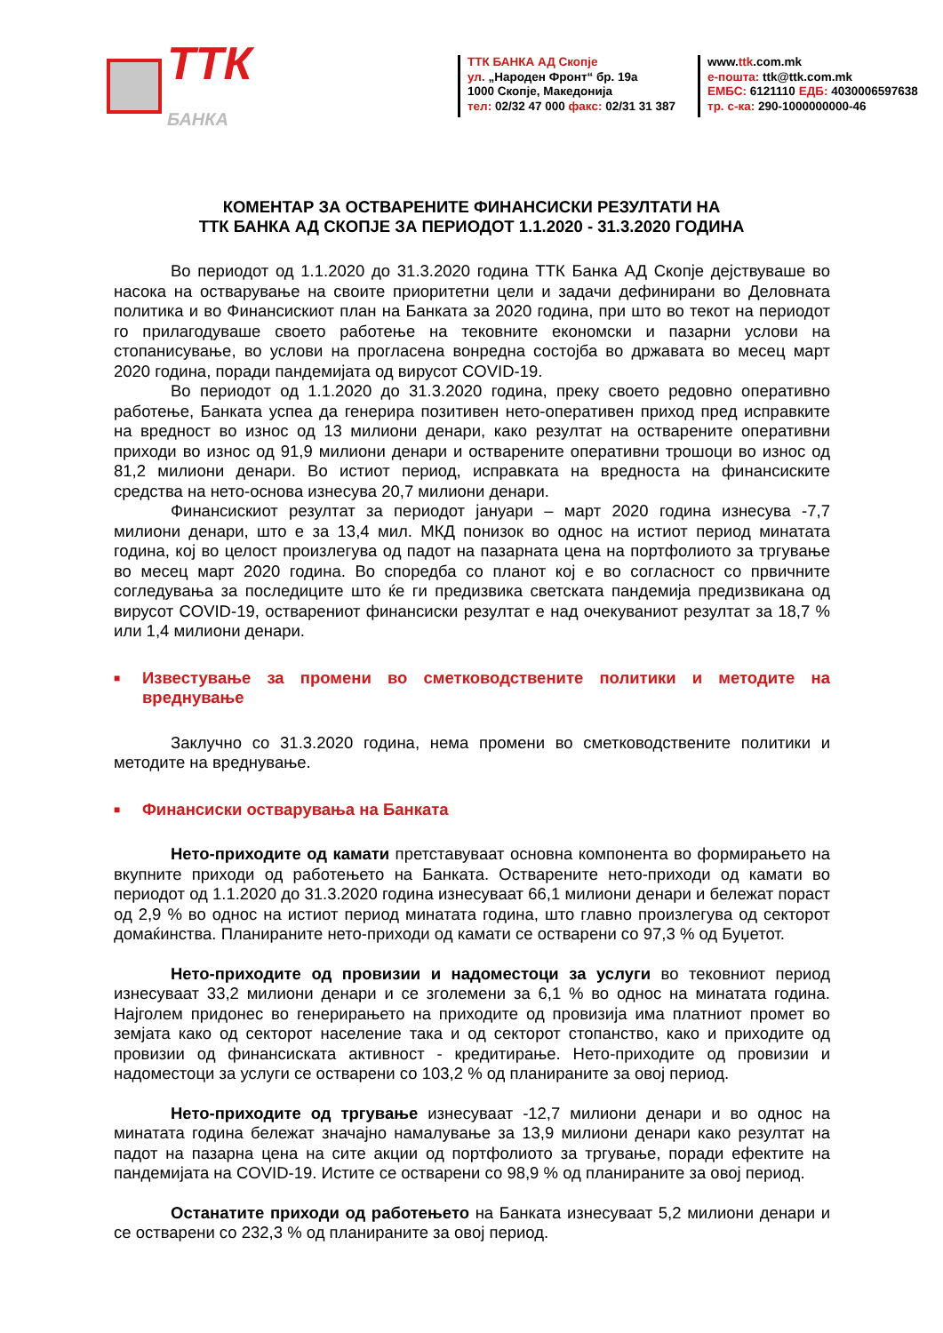ТТК
БАНКА
ТТК БАНКА АД Скопје
ул. „Народен Фронт“ бр. 19а
1000 Скопје, Македонија
тел: 02/32 47 000 факс: 02/31 31 387
www.ttk.com.mk
е-пошта: ttk@ttk.com.mk
ЕМБС: 6121110 ЕДБ: 4030006597638
тр. с-ка: 290-1000000000-46
КОМЕНТАР ЗА ОСТВАРЕНИТЕ ФИНАНСИСКИ РЕЗУЛТАТИ НА
ТТК БАНКА АД СКОПЈЕ ЗА ПЕРИОДОТ 1.1.2020 - 31.3.2020 ГОДИНА
Во периодот од 1.1.2020 до 31.3.2020 година ТТК Банка АД Скопје дејствуваше во насока на остварување на своите приоритетни цели и задачи дефинирани во Деловната политика и во Финансискиот план на Банката за 2020 година, при што во текот на периодот го прилагодуваше своето работење на тековните економски и пазарни услови на стопанисување, во услови на прогласена вонредна состојба во државата во месец март 2020 година, поради пандемијата од вирусот COVID-19.
Во периодот од 1.1.2020 до 31.3.2020 година, преку своето редовно оперативно работење, Банката успеа да генерира позитивен нето-оперативен приход пред исправките на вредност во износ од 13 милиони денари, како резултат на остварените оперативни приходи во износ од 91,9 милиони денари и остварените оперативни трошоци во износ од 81,2 милиони денари. Во истиот период, исправката на вредноста на финансиските средства на нето-основа изнесува 20,7 милиони денари.
Финансискиот резултат за периодот јануари – март 2020 година изнесува -7,7 милиони денари, што е за 13,4 мил. МКД понизок во однос на истиот период минатата година, кој во целост произлегува од падот на пазарната цена на портфолиото за тргување во месец март 2020 година. Во споредба со планот кој е во согласност со првичните согледувања за последиците што ќе ги предизвика светската пандемија предизвикана од вирусот COVID-19, остварениот финансиски резултат е над очекуваниот резултат за 18,7 % или 1,4 милиони денари.
■ Известување за промени во сметководствените политики и методите на вреднување
Заклучно со 31.3.2020 година, нема промени во сметководствените политики и методите на вреднување.
■ Финансиски остварувања на Банката
Нето-приходите од камати претставуваат основна компонента во формирањето на вкупните приходи од работењето на Банката. Остварените нето-приходи од камати во периодот од 1.1.2020 до 31.3.2020 година изнесуваат 66,1 милиони денари и бележат пораст од 2,9 % во однос на истиот период минатата година, што главно произлегува од секторот домаќинства. Планираните нето-приходи од камати се остварени со 97,3 % од Буџетот.
Нето-приходите од провизии и надоместоци за услуги во тековниот период изнесуваат 33,2 милиони денари и се зголемени за 6,1 % во однос на минатата година. Најголем придонес во генерирањето на приходите од провизија има платниот промет во земјата како од секторот население така и од секторот стопанство, како и приходите од провизии од финансиската активност - кредитирање. Нето-приходите од провизии и надоместоци за услуги се остварени со 103,2 % од планираните за овој период.
Нето-приходите од тргување изнесуваат -12,7 милиони денари и во однос на минатата година бележат значајно намалување за 13,9 милиони денари како резултат на падот на пазарна цена на сите акции од портфолиото за тргување, поради ефектите на пандемијата на COVID-19. Истите се остварени со 98,9 % од планираните за овој период.
Останатите приходи од работењето на Банката изнесуваат 5,2 милиони денари и се остварени со 232,3 % од планираните за овој период.